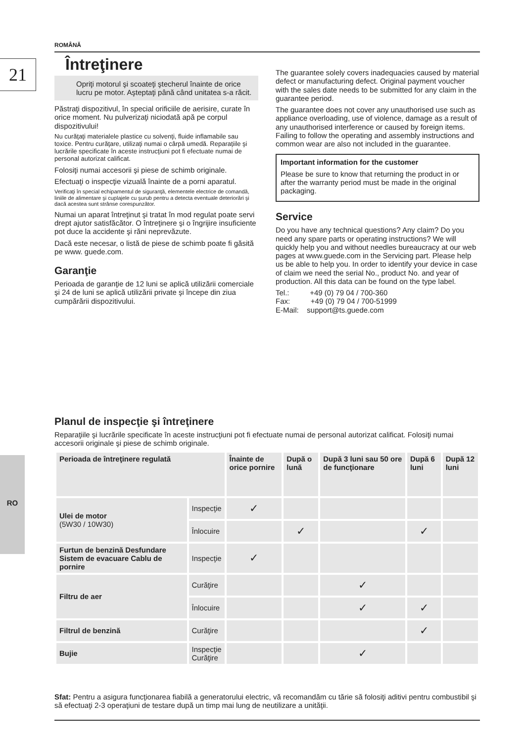ROMÂNĂ
21
RO
Întreţinere
Opriţi motorul şi scoateţi ştecherul înainte de orice lucru pe motor. Aşteptaţi până când unitatea s-a răcit.
Păstraţi dispozitivul, în special orificiile de aerisire, curate în orice moment. Nu pulverizaţi niciodată apă pe corpul dispozitivului!
Nu curăţaţi materialele plastice cu solvenţi, fluide inflamabile sau toxice. Pentru curăţare, utilizaţi numai o cârpă umedă. Reparaţiile şi lucrările specificate în aceste instrucţiuni pot fi efectuate numai de personal autorizat calificat.
Folosiţi numai accesorii şi piese de schimb originale.
Efectuaţi o inspecţie vizuală înainte de a porni aparatul.
Verificaţi în special echipamentul de siguranţă, elementele electrice de comandă, liniile de alimentare şi cuplajele cu şurub pentru a detecta eventuale deteriorări şi dacă acestea sunt strânse corespunzător.
Numai un aparat întreţinut şi tratat în mod regulat poate servi drept ajutor satisfăcător. O întreţinere şi o îngrijire insuficiente pot duce la accidente şi răni neprevăzute.
Dacă este necesar, o listă de piese de schimb poate fi găsită pe www. guede.com.
Garanţie
Perioada de garanţie de 12 luni se aplică utilizării comerciale şi 24 de luni se aplică utilizării private şi începe din ziua cumpărării dispozitivului.
The guarantee solely covers inadequacies caused by material defect or manufacturing defect. Original payment voucher with the sales date needs to be submitted for any claim in the guarantee period.
The guarantee does not cover any unauthorised use such as appliance overloading, use of violence, damage as a result of any unauthorised interference or caused by foreign items. Failing to follow the operating and assembly instructions and common wear are also not included in the guarantee.
Important information for the customer
Please be sure to know that returning the product in or after the warranty period must be made in the original packaging.
Service
Do you have any technical questions? Any claim? Do you need any spare parts or operating instructions? We will quickly help you and without needles bureaucracy at our web pages at www.guede.com in the Servicing part. Please help us be able to help you. In order to identify your device in case of claim we need the serial No., product No. and year of production. All this data can be found on the type label.
Tel.: +49 (0) 79 04 / 700-360
Fax: +49 (0) 79 04 / 700-51999
E-Mail: support@ts.guede.com
Planul de inspecţie şi întreţinere
Reparaţiile şi lucrările specificate în aceste instrucţiuni pot fi efectuate numai de personal autorizat calificat. Folosiţi numai accesorii originale şi piese de schimb originale.
| Perioada de întreţinere regulată | | Înainte de orice pornire | După o lună | După 3 luni sau 50 ore de funcţionare | După 6 luni | După 12 luni |
| --- | --- | --- | --- | --- | --- | --- |
| Ulei de motor (5W30 / 10W30) | Inspecţie | ✓ | | | | |
| | Înlocuire | | ✓ | | ✓ | |
| Furtun de benzină Desfundare Sistem de evacuare Cablu de pornire | Inspecţie | ✓ | | | | |
| Filtru de aer | Curăţire | | | ✓ | | |
| | Înlocuire | | | ✓ | ✓ | |
| Filtrul de benzină | Curăţire | | | | ✓ | |
| Bujie | Inspecţie Curăţire | | | ✓ | | |
Sfat: Pentru a asigura funcţionarea fiabilă a generatorului electric, vă recomandăm cu tărie să folosiţi aditivi pentru combustibil şi să efectuaţi 2-3 operaţiuni de testare după un timp mai lung de neutilizare a unităţii.